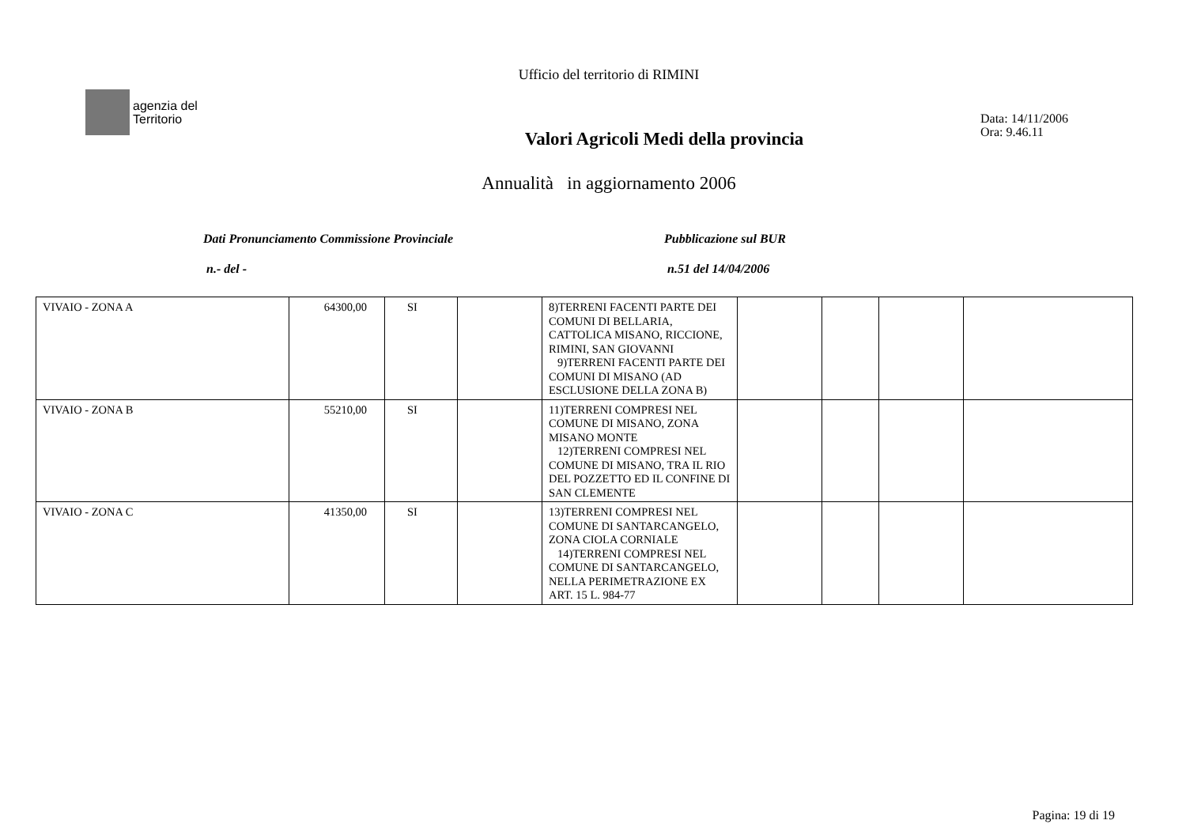Ufficio del territorio di RIMINI
agenzia del
Territorio
Valori Agricoli Medi della provincia
Data: 14/11/2006
Ora: 9.46.11
Annualità in aggiornamento 2006
Dati Pronunciamento Commissione Provinciale
n.- del -
Pubblicazione sul BUR
n.51 del 14/04/2006
| VIVAIO - ZONA A | 64300,00 | SI | | 8)TERRENI FACENTI PARTE DEI COMUNI DI BELLARIA, CATTOLICA MISANO, RICCIONE, RIMINI, SAN GIOVANNI 9)TERRENI FACENTI PARTE DEI COMUNI DI MISANO (AD ESCLUSIONE DELLA ZONA B) | | | | |
| VIVAIO - ZONA B | 55210,00 | SI | | 11)TERRENI COMPRESI NEL COMUNE DI MISANO, ZONA MISANO MONTE 12)TERRENI COMPRESI NEL COMUNE DI MISANO, TRA IL RIO DEL POZZETTO ED IL CONFINE DI SAN CLEMENTE | | | | |
| VIVAIO - ZONA C | 41350,00 | SI | | 13)TERRENI COMPRESI NEL COMUNE DI SANTARCANGELO, ZONA CIOLA CORNIALE 14)TERRENI COMPRESI NEL COMUNE DI SANTARCANGELO, NELLA PERIMETRAZIONE EX ART. 15 L. 984-77 | | | | |
Pagina: 19 di 19